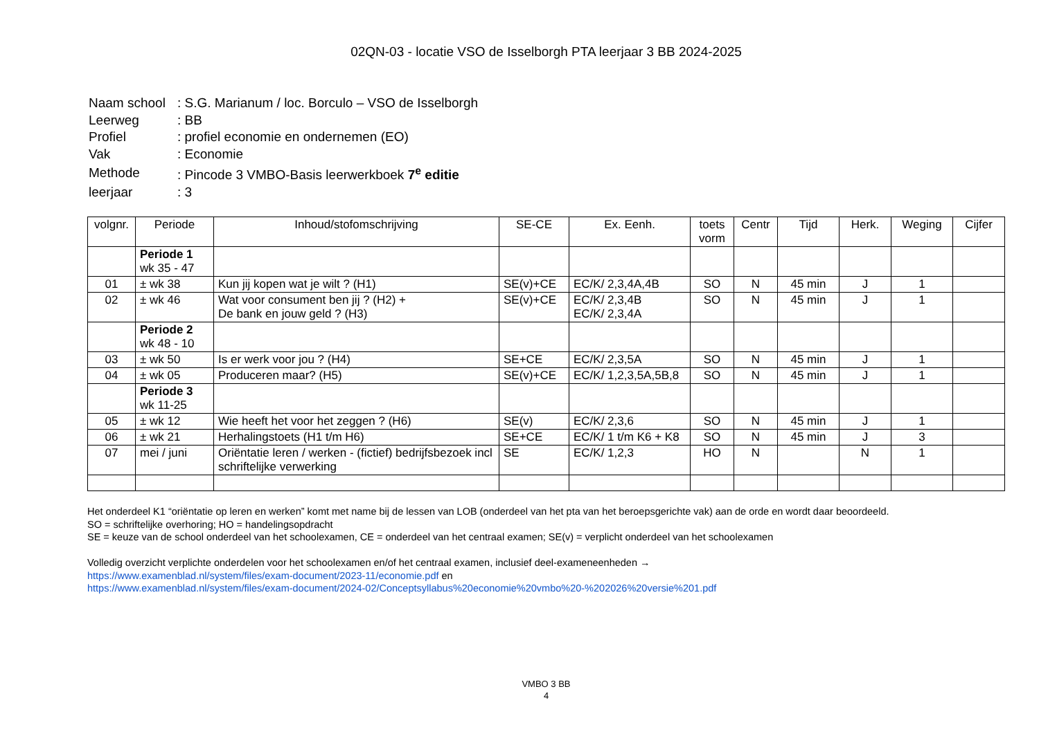02QN-03 - locatie VSO de Isselborgh PTA leerjaar 3 BB 2024-2025
| Naam school | : S.G. Marianum / loc. Borculo – VSO de Isselborgh |
| Leerweg | : BB |
| Profiel | : profiel economie en ondernemen (EO) |
| Vak | : Economie |
| Methode | : Pincode 3 VMBO-Basis leerwerkboek 7<sup>e</sup> editie |
| leerjaar | : 3 |
| volgnr. | Periode | Inhoud/stofomschrijving | SE-CE | Ex. Eenh. | toets vorm | Centr | Tijd | Herk. | Weging | Cijfer |
| --- | --- | --- | --- | --- | --- | --- | --- | --- | --- | --- |
| | Periode 1 wk 35 - 47 | | | | | | | | | |
| 01 | ± wk 38 | Kun jij kopen wat je wilt ? (H1) | SE(v)+CE | EC/K/ 2,3,4A,4B | SO | N | 45 min | J | 1 | |
| 02 | ± wk 46 | Wat voor consument ben jij ? (H2) + De bank en jouw geld ? (H3) | SE(v)+CE | EC/K/ 2,3,4B EC/K/ 2,3,4A | SO | N | 45 min | J | 1 | |
| | Periode 2 wk 48 - 10 | | | | | | | | | |
| 03 | ± wk 50 | Is er werk voor jou ? (H4) | SE+CE | EC/K/ 2,3,5A | SO | N | 45 min | J | 1 | |
| 04 | ± wk 05 | Produceren maar? (H5) | SE(v)+CE | EC/K/ 1,2,3,5A,5B,8 | SO | N | 45 min | J | 1 | |
| | Periode 3 wk 11-25 | | | | | | | | | |
| 05 | ± wk 12 | Wie heeft het voor het zeggen ? (H6) | SE(v) | EC/K/ 2,3,6 | SO | N | 45 min | J | 1 | |
| 06 | ± wk 21 | Herhalingstoets (H1 t/m H6) | SE+CE | EC/K/ 1 t/m K6 + K8 | SO | N | 45 min | J | 3 | |
| 07 | mei / juni | Oriëntatie leren / werken - (fictief) bedrijfsbezoek incl schriftelijke verwerking | SE | EC/K/ 1,2,3 | HO | N | | N | 1 | |
Het onderdeel K1 “oriëntatie op leren en werken” komt met name bij de lessen van LOB (onderdeel van het pta van het beroepsgerichte vak) aan de orde en wordt daar beoordeeld.
SO = schriftelijke overhoring; HO = handelingsopdracht
SE = keuze van de school onderdeel van het schoolexamen, CE = onderdeel van het centraal examen; SE(v) = verplicht onderdeel van het schoolexamen
Volledig overzicht verplichte onderdelen voor het schoolexamen en/of het centraal examen, inclusief deel-exameneenheden →
https://www.examenblad.nl/system/files/exam-document/2023-11/economie.pdf en
https://www.examenblad.nl/system/files/exam-document/2024-02/Conceptsyllabus%20economie%20vmbo%20-%202026%20versie%201.pdf
VMBO 3 BB
4